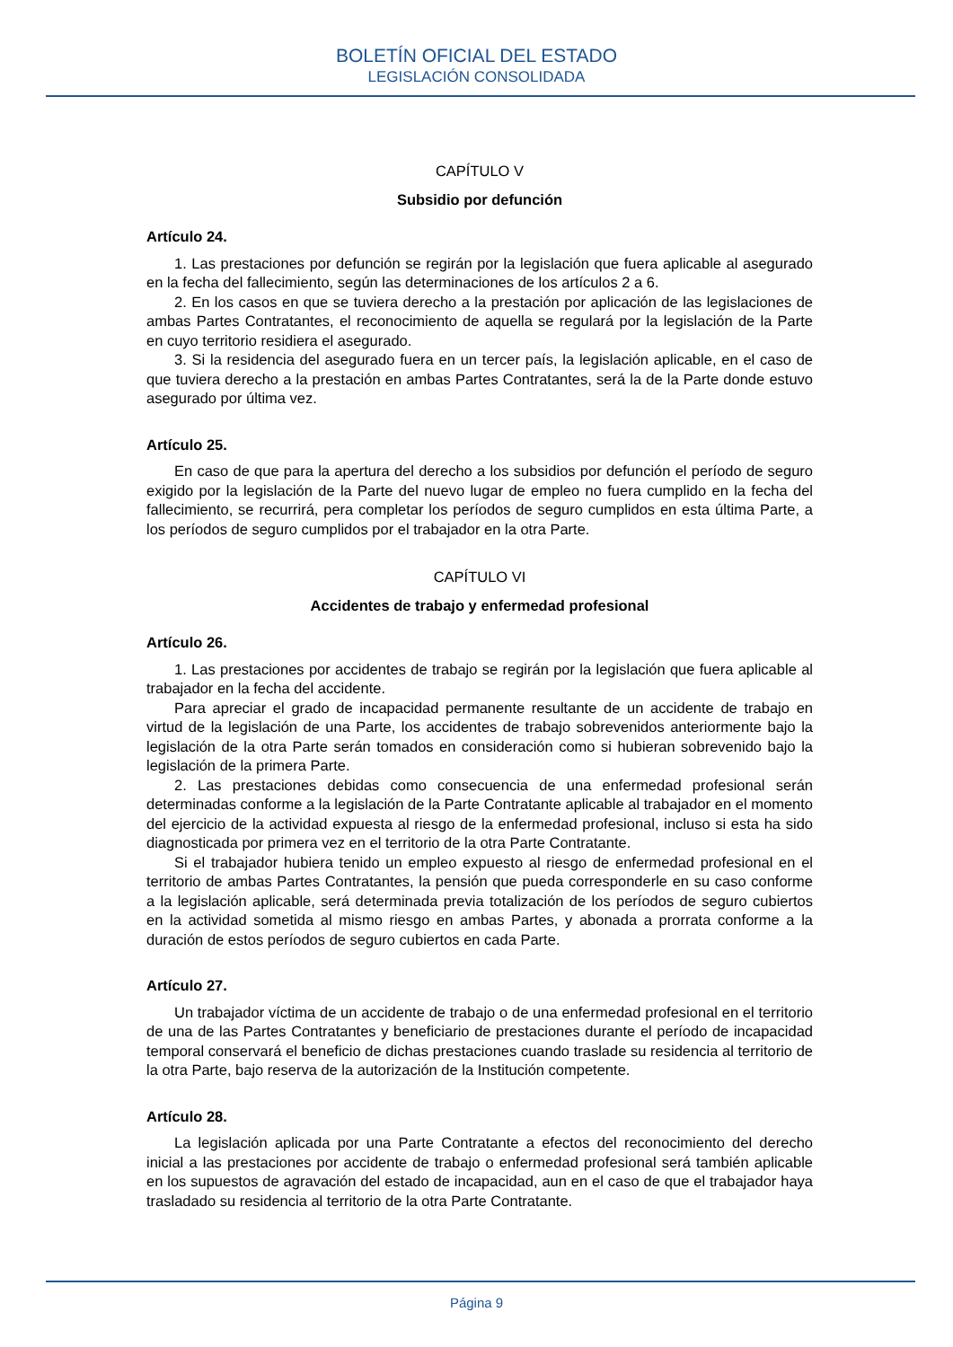BOLETÍN OFICIAL DEL ESTADO
LEGISLACIÓN CONSOLIDADA
CAPÍTULO V
Subsidio por defunción
Artículo 24.
1. Las prestaciones por defunción se regirán por la legislación que fuera aplicable al asegurado en la fecha del fallecimiento, según las determinaciones de los artículos 2 a 6.
2. En los casos en que se tuviera derecho a la prestación por aplicación de las legislaciones de ambas Partes Contratantes, el reconocimiento de aquella se regulará por la legislación de la Parte en cuyo territorio residiera el asegurado.
3. Si la residencia del asegurado fuera en un tercer país, la legislación aplicable, en el caso de que tuviera derecho a la prestación en ambas Partes Contratantes, será la de la Parte donde estuvo asegurado por última vez.
Artículo 25.
En caso de que para la apertura del derecho a los subsidios por defunción el período de seguro exigido por la legislación de la Parte del nuevo lugar de empleo no fuera cumplido en la fecha del fallecimiento, se recurrirá, pera completar los períodos de seguro cumplidos en esta última Parte, a los períodos de seguro cumplidos por el trabajador en la otra Parte.
CAPÍTULO VI
Accidentes de trabajo y enfermedad profesional
Artículo 26.
1. Las prestaciones por accidentes de trabajo se regirán por la legislación que fuera aplicable al trabajador en la fecha del accidente.
Para apreciar el grado de incapacidad permanente resultante de un accidente de trabajo en virtud de la legislación de una Parte, los accidentes de trabajo sobrevenidos anteriormente bajo la legislación de la otra Parte serán tomados en consideración como si hubieran sobrevenido bajo la legislación de la primera Parte.
2. Las prestaciones debidas como consecuencia de una enfermedad profesional serán determinadas conforme a la legislación de la Parte Contratante aplicable al trabajador en el momento del ejercicio de la actividad expuesta al riesgo de la enfermedad profesional, incluso si esta ha sido diagnosticada por primera vez en el territorio de la otra Parte Contratante.
Si el trabajador hubiera tenido un empleo expuesto al riesgo de enfermedad profesional en el territorio de ambas Partes Contratantes, la pensión que pueda corresponderle en su caso conforme a la legislación aplicable, será determinada previa totalización de los períodos de seguro cubiertos en la actividad sometida al mismo riesgo en ambas Partes, y abonada a prorrata conforme a la duración de estos períodos de seguro cubiertos en cada Parte.
Artículo 27.
Un trabajador víctima de un accidente de trabajo o de una enfermedad profesional en el territorio de una de las Partes Contratantes y beneficiario de prestaciones durante el período de incapacidad temporal conservará el beneficio de dichas prestaciones cuando traslade su residencia al territorio de la otra Parte, bajo reserva de la autorización de la Institución competente.
Artículo 28.
La legislación aplicada por una Parte Contratante a efectos del reconocimiento del derecho inicial a las prestaciones por accidente de trabajo o enfermedad profesional será también aplicable en los supuestos de agravación del estado de incapacidad, aun en el caso de que el trabajador haya trasladado su residencia al territorio de la otra Parte Contratante.
Página 9